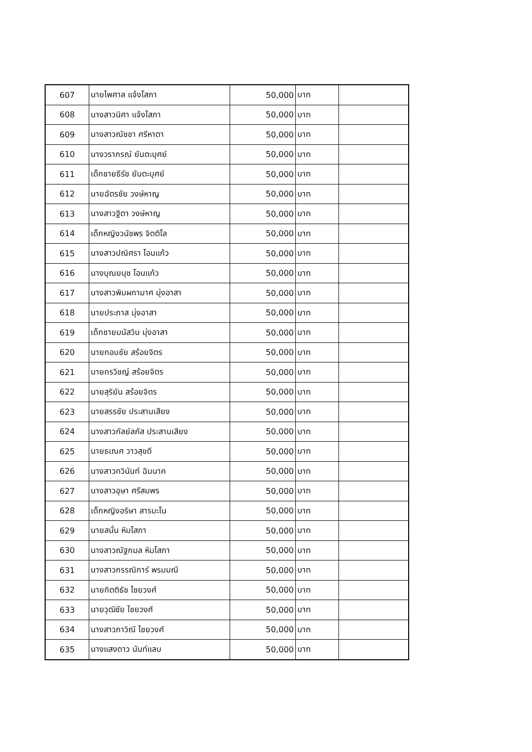| 607 | นายไพศาล แจ้งโสภา | 50,000 | บาท | |
| 608 | นางสาวนิศา แจ้งโสภา | 50,000 | บาท | |
| 609 | นางสาวณัชชา ศรีหาตา | 50,000 | บาท | |
| 610 | นางวราภรณ์ ยันตะบุศย์ | 50,000 | บาท | |
| 611 | เด็กชายธีรัช ยันตะบุศย์ | 50,000 | บาท | |
| 612 | นายฉัตรชัย วงษ์หาญ | 50,000 | บาท | |
| 613 | นางสาวฐิตา วงษ์หาญ | 50,000 | บาท | |
| 614 | เด็กหญิงวนัชพร จิตติโล | 50,000 | บาท | |
| 615 | นางสาวปณิศรา โอนแก้ว | 50,000 | บาท | |
| 616 | นางบุณยนุช โอนแก้ว | 50,000 | บาท | |
| 617 | นางสาวพิมผกามาศ มุ่งอาสา | 50,000 | บาท | |
| 618 | นายประภาส มุ่งอาสา | 50,000 | บาท | |
| 619 | เด็กชายมนัสวิน มุ่งอาสา | 50,000 | บาท | |
| 620 | นายกอบชัย สร้อยจิตร | 50,000 | บาท | |
| 621 | นายกรวิชญ์ สร้อยจิตร | 50,000 | บาท | |
| 622 | นายสุริยัน สร้อยจิตร | 50,000 | บาท | |
| 623 | นายสรรชัย ประสานเสียง | 50,000 | บาท | |
| 624 | นางสาวกัลย์ลภัส ประสานเสียง | 50,000 | บาท | |
| 625 | นายธเณศ วาวสุขดี | 50,000 | บาท | |
| 626 | นางสาวทวินันท์ ฉิมนาค | 50,000 | บาท | |
| 627 | นางสาวอุษา ศรีสมพร | 50,000 | บาท | |
| 628 | เด็กหญิงอริษา สารมะโน | 50,000 | บาท | |
| 629 | นายสนั่น หิมโสภา | 50,000 | บาท | |
| 630 | นางสาวณัฐกมล หิมโสภา | 50,000 | บาท | |
| 631 | นางสาวกรรณิการ์ พรมมณี | 50,000 | บาท | |
| 632 | นายกิตติธัช ไชยวงศ์ | 50,000 | บาท | |
| 633 | นายวุฒิชัย ไชยวงศ์ | 50,000 | บาท | |
| 634 | นางสาวภาวิณี ไชยวงศ์ | 50,000 | บาท | |
| 635 | นางแสงดาว นันท์แลบ | 50,000 | บาท | |